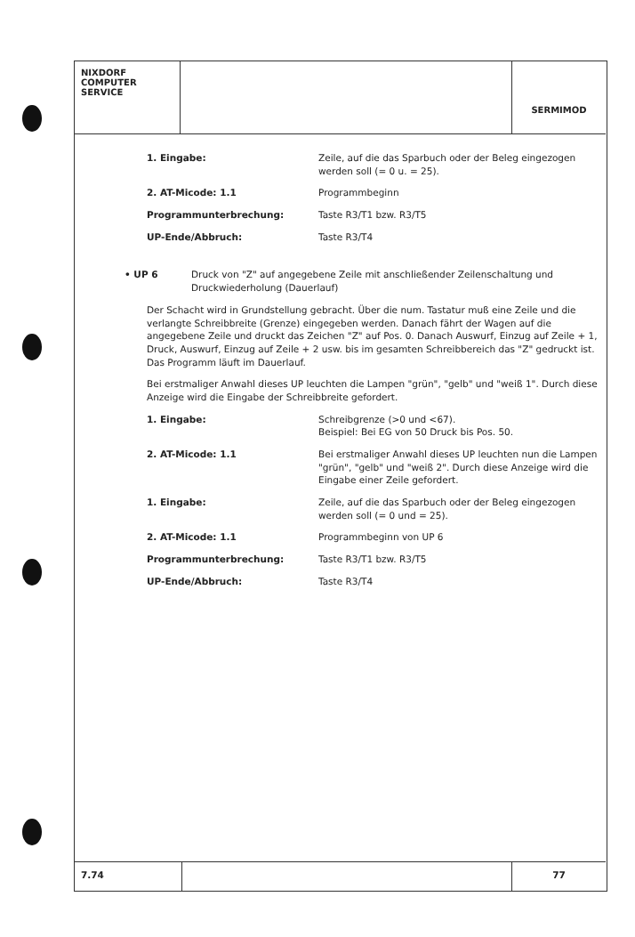NIXDORF
COMPUTER
SERVICE
SERMIMOD
1. Eingabe: Zeile, auf die das Sparbuch oder der Beleg eingezogen werden soll (= 0 u. = 25).
2. AT-Micode: 1.1 Programmbeginn
Programmunterbrechung: Taste R3/T1 bzw. R3/T5
UP-Ende/Abbruch: Taste R3/T4
• UP 6 Druck von "Z" auf angegebene Zeile mit anschließender Zeilenschaltung und Druckwiederholung (Dauerlauf)
Der Schacht wird in Grundstellung gebracht. Über die num. Tastatur muß eine Zeile und die verlangte Schreibbreite (Grenze) eingegeben werden. Danach fährt der Wagen auf die angegebene Zeile und druckt das Zeichen "Z" auf Pos. 0. Danach Auswurf, Einzug auf Zeile + 1, Druck, Auswurf, Einzug auf Zeile + 2 usw. bis im gesamten Schreibbereich das "Z" gedruckt ist. Das Programm läuft im Dauerlauf.
Bei erstmaliger Anwahl dieses UP leuchten die Lampen "grün", "gelb" und "weiß 1". Durch diese Anzeige wird die Eingabe der Schreibbreite gefordert.
1. Eingabe: Schreibgrenze (>0 und <67).
Beispiel: Bei EG von 50 Druck bis Pos. 50.
2. AT-Micode: 1.1 Bei erstmaliger Anwahl dieses UP leuchten nun die Lampen "grün", "gelb" und "weiß 2". Durch diese Anzeige wird die Eingabe einer Zeile gefordert.
1. Eingabe: Zeile, auf die das Sparbuch oder der Beleg eingezogen werden soll (= 0 und = 25).
2. AT-Micode: 1.1 Programmbeginn von UP 6
Programmunterbrechung: Taste R3/T1 bzw. R3/T5
UP-Ende/Abbruch: Taste R3/T4
7.74 77